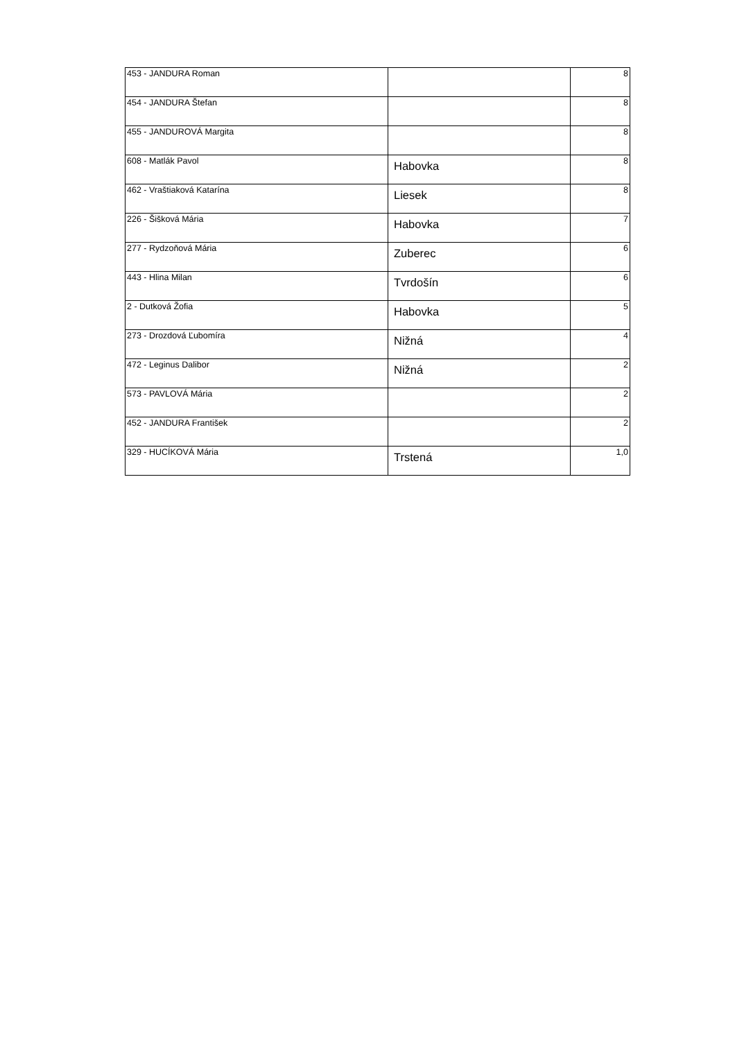| 453 - JANDURA Roman | | 8 |
| 454 - JANDURA Štefan | | 8 |
| 455 - JANDUROVÁ Margita | | 8 |
| 608 - Matlák Pavol | Habovka | 8 |
| 462 - Vraštiaková Katarína | Liesek | 8 |
| 226 - Šišková Mária | Habovka | 7 |
| 277 - Rydzoňová Mária | Zuberec | 6 |
| 443 - Hlina Milan | Tvrdošín | 6 |
| 2 - Dutková Žofia | Habovka | 5 |
| 273 - Drozdová Ľubomíra | Nižná | 4 |
| 472 - Leginus Dalibor | Nižná | 2 |
| 573 - PAVLOVÁ Mária | | 2 |
| 452 - JANDURA František | | 2 |
| 329 - HUCÍKOVÁ Mária | Trstená | 1,0 |